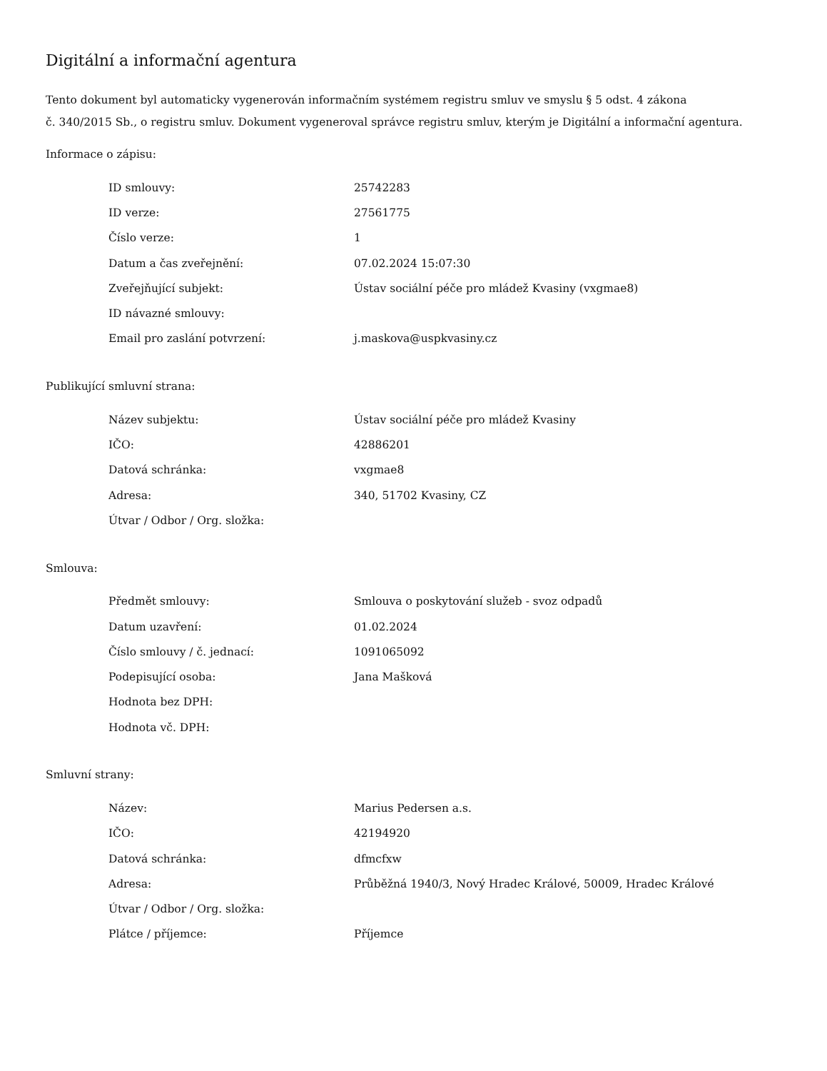Digitální a informační agentura
Tento dokument byl automaticky vygenerován informačním systémem registru smluv ve smyslu § 5 odst. 4 zákona
č. 340/2015 Sb., o registru smluv. Dokument vygeneroval správce registru smluv, kterým je Digitální a informační agentura.
Informace o zápisu:
| ID smlouvy: | 25742283 |
| ID verze: | 27561775 |
| Číslo verze: | 1 |
| Datum a čas zveřejnění: | 07.02.2024 15:07:30 |
| Zveřejňující subjekt: | Ústav sociální péče pro mládež Kvasiny (vxgmae8) |
| ID návazné smlouvy: | |
| Email pro zaslání potvrzení: | j.maskova@uspkvasiny.cz |
Publikující smluvní strana:
| Název subjektu: | Ústav sociální péče pro mládež Kvasiny |
| IČO: | 42886201 |
| Datová schránka: | vxgmae8 |
| Adresa: | 340, 51702 Kvasiny, CZ |
| Útvar / Odbor / Org. složka: | |
Smlouva:
| Předmět smlouvy: | Smlouva o poskytování služeb - svoz odpadů |
| Datum uzavření: | 01.02.2024 |
| Číslo smlouvy / č. jednací: | 1091065092 |
| Podepisující osoba: | Jana Mašková |
| Hodnota bez DPH: | |
| Hodnota vč. DPH: | |
Smluvní strany:
| Název: | Marius Pedersen a.s. |
| IČO: | 42194920 |
| Datová schránka: | dfmcfxw |
| Adresa: | Průběžná 1940/3, Nový Hradec Králové, 50009, Hradec Králové |
| Útvar / Odbor / Org. složka: | |
| Plátce / příjemce: | Příjemce |